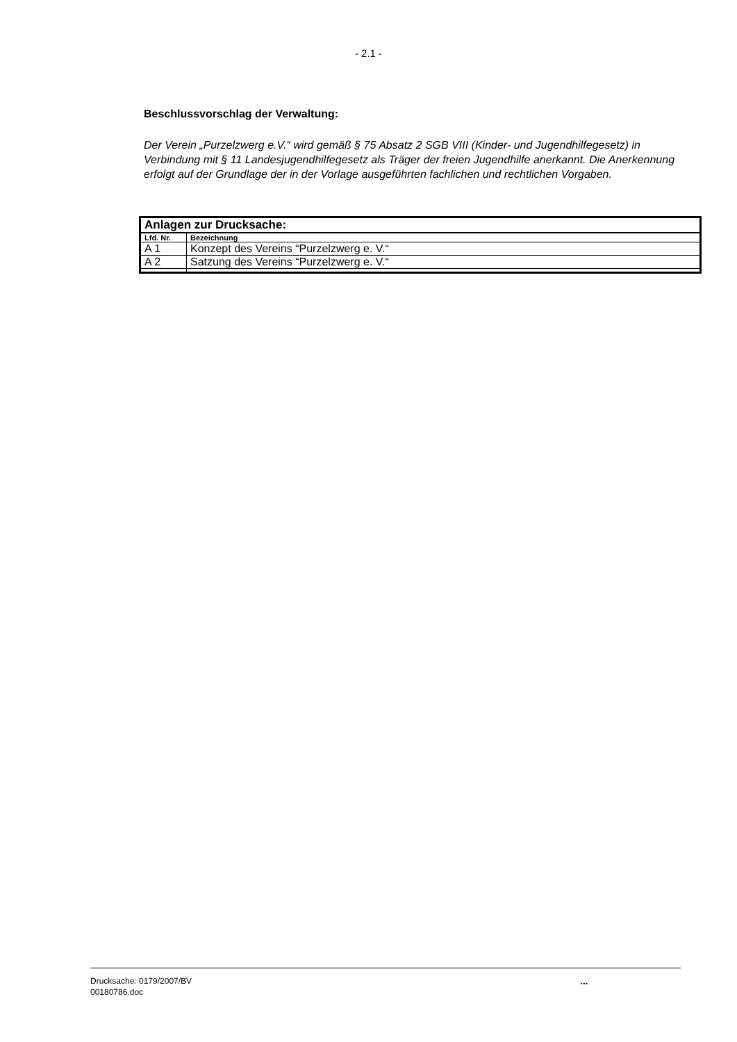- 2.1 -
Beschlussvorschlag der Verwaltung:
Der Verein „Purzelzwerg e.V.“ wird gemäß § 75 Absatz 2 SGB VIII (Kinder- und Jugendhilfegesetz) in Verbindung mit § 11 Landesjugendhilfegesetz als Träger der freien Jugendhilfe anerkannt. Die Anerkennung erfolgt auf der Grundlage der in der Vorlage ausgeführten fachlichen und rechtlichen Vorgaben.
| Anlagen zur Drucksache: | |
| --- | --- |
| Lfd. Nr. | Bezeichnung |
| A 1 | Konzept des Vereins “Purzelzwerg e. V.“ |
| A 2 | Satzung des Vereins “Purzelzwerg e. V.“ |
Drucksache: 0179/2007/BV
00180786.doc
...